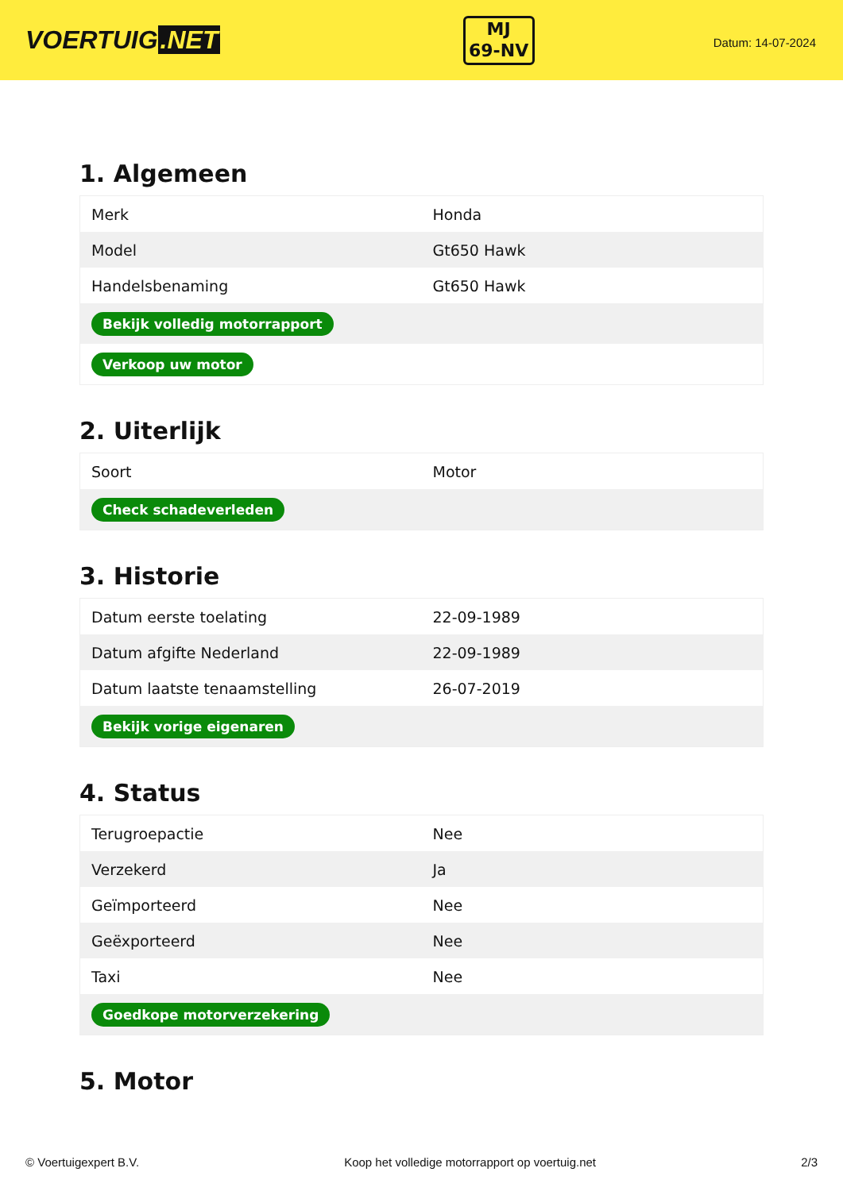VOERTUIG.NET
MJ
69-NV
Datum: 14-07-2024
1. Algemeen
| Merk | Honda |
| Model | Gt650 Hawk |
| Handelsbenaming | Gt650 Hawk |
| Bekijk volledig motorrapport | |
| Verkoop uw motor | |
2. Uiterlijk
| Soort | Motor |
| Check schadeverleden | |
3. Historie
| Datum eerste toelating | 22-09-1989 |
| Datum afgifte Nederland | 22-09-1989 |
| Datum laatste tenaamstelling | 26-07-2019 |
| Bekijk vorige eigenaren | |
4. Status
| Terugroepactie | Nee |
| Verzekerd | Ja |
| Geïmporteerd | Nee |
| Geëxporteerd | Nee |
| Taxi | Nee |
| Goedkope motorverzekering | |
5. Motor
© Voertuigexpert B.V. Koop het volledige motorrapport op voertuig.net 2/3